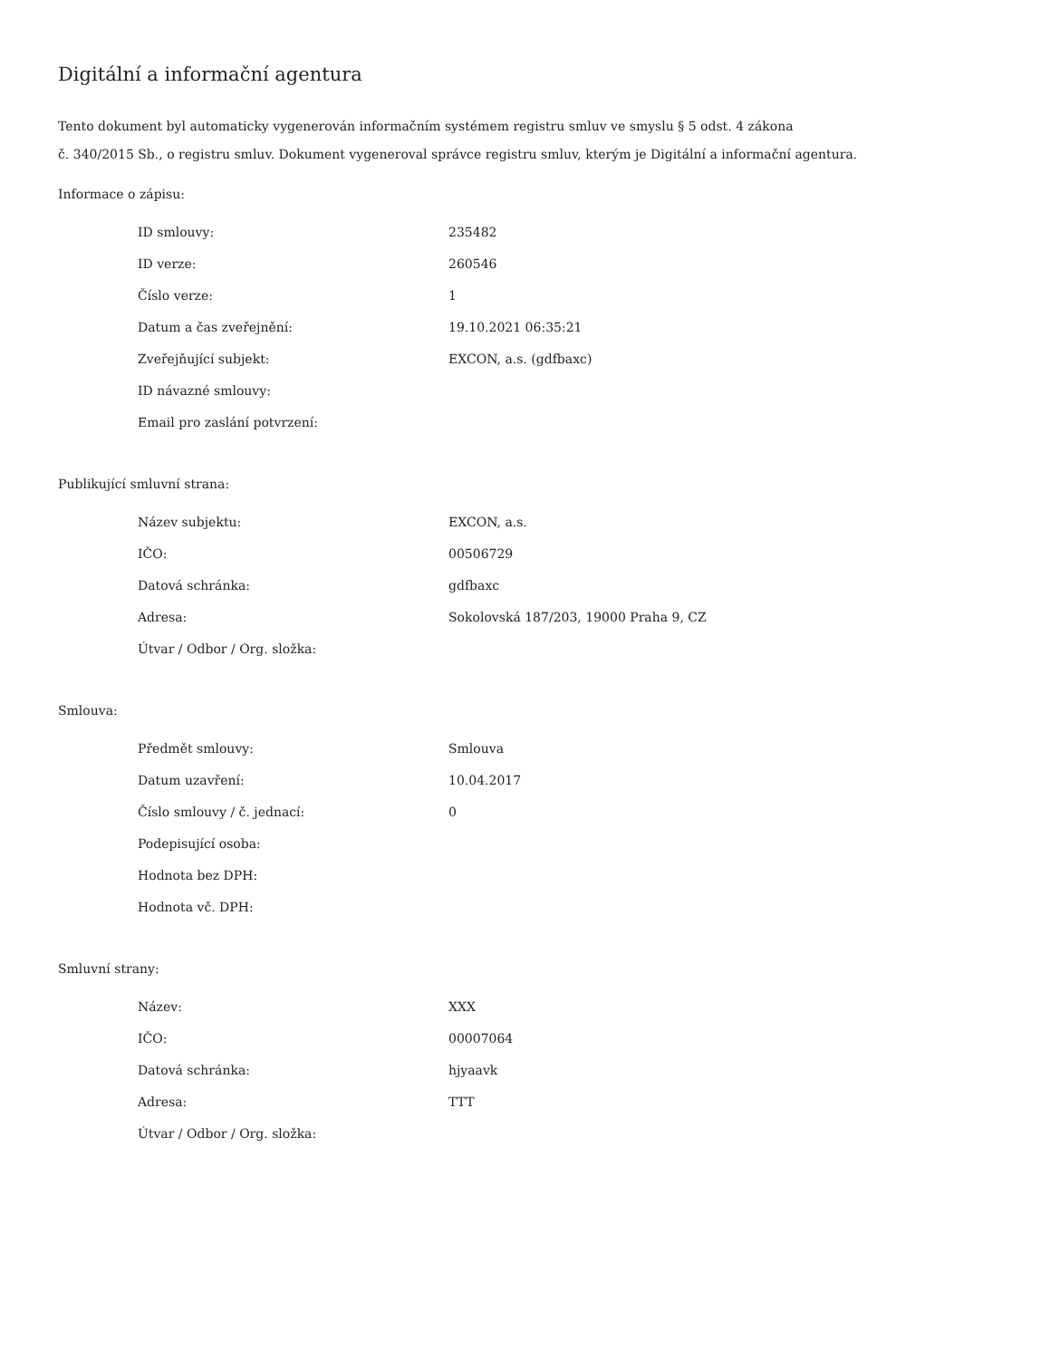Digitální a informační agentura
Tento dokument byl automaticky vygenerován informačním systémem registru smluv ve smyslu § 5 odst. 4 zákona
č. 340/2015 Sb., o registru smluv. Dokument vygeneroval správce registru smluv, kterým je Digitální a informační agentura.
Informace o zápisu:
| ID smlouvy: | 235482 |
| ID verze: | 260546 |
| Číslo verze: | 1 |
| Datum a čas zveřejnění: | 19.10.2021 06:35:21 |
| Zveřejňující subjekt: | EXCON, a.s. (gdfbaxc) |
| ID návazné smlouvy: | |
| Email pro zaslání potvrzení: | |
Publikující smluvní strana:
| Název subjektu: | EXCON, a.s. |
| IČO: | 00506729 |
| Datová schránka: | gdfbaxc |
| Adresa: | Sokolovská 187/203, 19000 Praha 9, CZ |
| Útvar / Odbor / Org. složka: | |
Smlouva:
| Předmět smlouvy: | Smlouva |
| Datum uzavření: | 10.04.2017 |
| Číslo smlouvy / č. jednací: | 0 |
| Podepisující osoba: | |
| Hodnota bez DPH: | |
| Hodnota vč. DPH: | |
Smluvní strany:
| Název: | XXX |
| IČO: | 00007064 |
| Datová schránka: | hjyaavk |
| Adresa: | TTT |
| Útvar / Odbor / Org. složka: | |